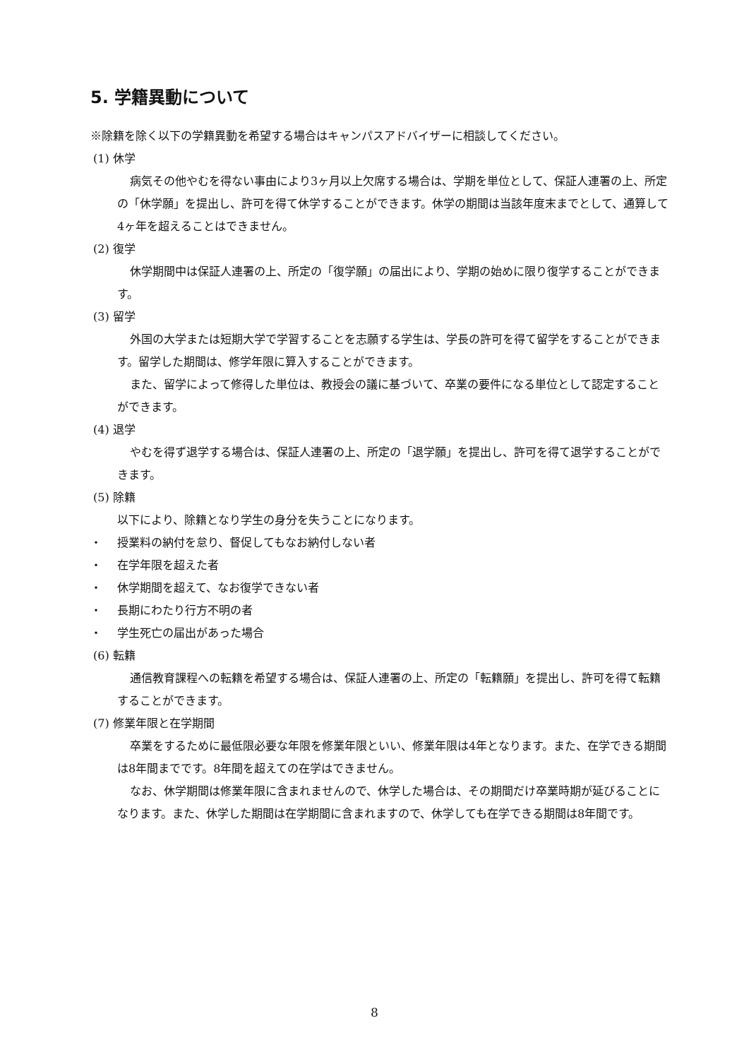5. 学籍異動について
※除籍を除く以下の学籍異動を希望する場合はキャンパスアドバイザーに相談してください。
(1) 休学
病気その他やむを得ない事由により3ヶ月以上欠席する場合は、学期を単位として、保証人連署の上、所定の「休学願」を提出し、許可を得て休学することができます。休学の期間は当該年度末までとして、通算して4ヶ年を超えることはできません。
(2) 復学
休学期間中は保証人連署の上、所定の「復学願」の届出により、学期の始めに限り復学することができます。
(3) 留学
外国の大学または短期大学で学習することを志願する学生は、学長の許可を得て留学をすることができます。留学した期間は、修学年限に算入することができます。
また、留学によって修得した単位は、教授会の議に基づいて、卒業の要件になる単位として認定することができます。
(4) 退学
やむを得ず退学する場合は、保証人連署の上、所定の「退学願」を提出し、許可を得て退学することができます。
(5) 除籍
以下により、除籍となり学生の身分を失うことになります。
・ 授業料の納付を怠り、督促してもなお納付しない者
・ 在学年限を超えた者
・ 休学期間を超えて、なお復学できない者
・ 長期にわたり行方不明の者
・ 学生死亡の届出があった場合
(6) 転籍
通信教育課程への転籍を希望する場合は、保証人連署の上、所定の「転籍願」を提出し、許可を得て転籍することができます。
(7) 修業年限と在学期間
卒業をするために最低限必要な年限を修業年限といい、修業年限は4年となります。また、在学できる期間は8年間までです。8年間を超えての在学はできません。
なお、休学期間は修業年限に含まれませんので、休学した場合は、その期間だけ卒業時期が延びることになります。また、休学した期間は在学期間に含まれますので、休学しても在学できる期間は8年間です。
8